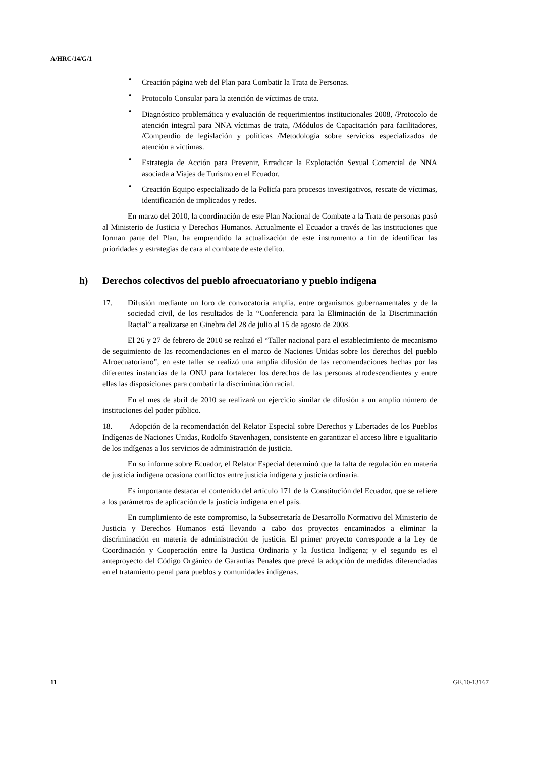A/HRC/14/G/1
• Creación página web del Plan para Combatir la Trata de Personas.
• Protocolo Consular para la atención de víctimas de trata.
• Diagnóstico problemática y evaluación de requerimientos institucionales 2008, /Protocolo de atención integral para NNA víctimas de trata, /Módulos de Capacitación para facilitadores, /Compendio de legislación y políticas /Metodología sobre servicios especializados de atención a víctimas.
• Estrategia de Acción para Prevenir, Erradicar la Explotación Sexual Comercial de NNA asociada a Viajes de Turismo en el Ecuador.
• Creación Equipo especializado de la Policía para procesos investigativos, rescate de víctimas, identificación de implicados y redes.
En marzo del 2010, la coordinación de este Plan Nacional de Combate a la Trata de personas pasó al Ministerio de Justicia y Derechos Humanos. Actualmente el Ecuador a través de las instituciones que forman parte del Plan, ha emprendido la actualización de este instrumento a fin de identificar las prioridades y estrategias de cara al combate de este delito.
h) Derechos colectivos del pueblo afroecuatoriano y pueblo indígena
17. Difusión mediante un foro de convocatoria amplia, entre organismos gubernamentales y de la sociedad civil, de los resultados de la “Conferencia para la Eliminación de la Discriminación Racial” a realizarse en Ginebra del 28 de julio al 15 de agosto de 2008.
El 26 y 27 de febrero de 2010 se realizó el “Taller nacional para el establecimiento de mecanismo de seguimiento de las recomendaciones en el marco de Naciones Unidas sobre los derechos del pueblo Afroecuatoriano”, en este taller se realizó una amplia difusión de las recomendaciones hechas por las diferentes instancias de la ONU para fortalecer los derechos de las personas afrodescendientes y entre ellas las disposiciones para combatir la discriminación racial.
En el mes de abril de 2010 se realizará un ejercicio similar de difusión a un amplio número de instituciones del poder público.
18. Adopción de la recomendación del Relator Especial sobre Derechos y Libertades de los Pueblos Indígenas de Naciones Unidas, Rodolfo Stavenhagen, consistente en garantizar el acceso libre e igualitario de los indígenas a los servicios de administración de justicia.
En su informe sobre Ecuador, el Relator Especial determinó que la falta de regulación en materia de justicia indígena ocasiona conflictos entre justicia indígena y justicia ordinaria.
Es importante destacar el contenido del artículo 171 de la Constitución del Ecuador, que se refiere a los parámetros de aplicación de la justicia indígena en el país.
En cumplimiento de este compromiso, la Subsecretaría de Desarrollo Normativo del Ministerio de Justicia y Derechos Humanos está llevando a cabo dos proyectos encaminados a eliminar la discriminación en materia de administración de justicia. El primer proyecto corresponde a la Ley de Coordinación y Cooperación entre la Justicia Ordinaria y la Justicia Indígena; y el segundo es el anteproyecto del Código Orgánico de Garantías Penales que prevé la adopción de medidas diferenciadas en el tratamiento penal para pueblos y comunidades indígenas.
11 GE.10-13167